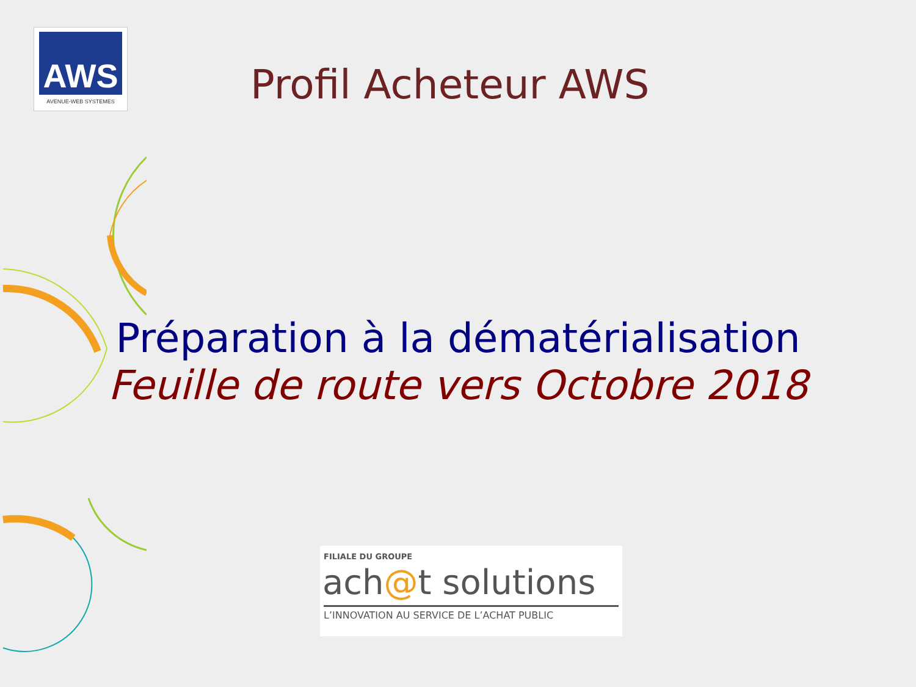AWS
AVENUE-WEB SYSTEMES
Profil Acheteur AWS
Préparation à la dématérialisation
Feuille de route vers Octobre 2018
FILIALE DU GROUPE
ach@t solutions
L’INNOVATION AU SERVICE DE L’ACHAT PUBLIC